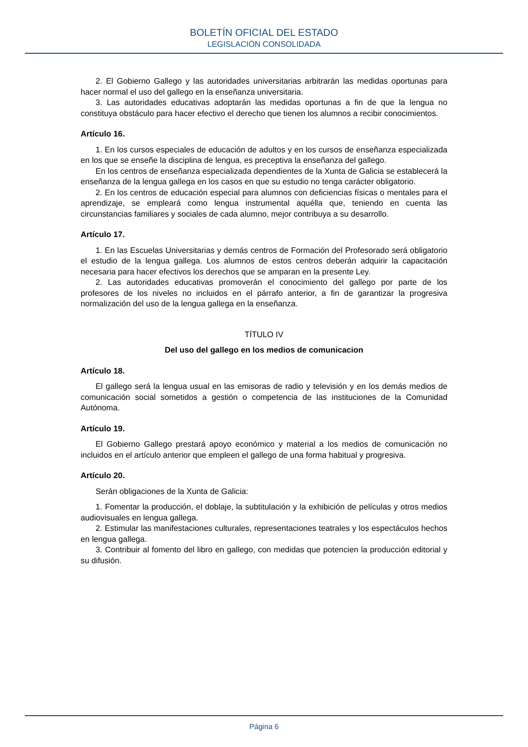BOLETÍN OFICIAL DEL ESTADO
LEGISLACIÓN CONSOLIDADA
2. El Gobierno Gallego y las autoridades universitarias arbitrarán las medidas oportunas para hacer normal el uso del gallego en la enseñanza universitaria.
3. Las autoridades educativas adoptarán las medidas oportunas a fin de que la lengua no constituya obstáculo para hacer efectivo el derecho que tienen los alumnos a recibir conocimientos.
Artículo 16.
1. En los cursos especiales de educación de adultos y en los cursos de enseñanza especializada en los que se enseñe la disciplina de lengua, es preceptiva la enseñanza del gallego.
En los centros de enseñanza especializada dependientes de la Xunta de Galicia se establecerá la enseñanza de la lengua gallega en los casos en que su estudio no tenga carácter obligatorio.
2. En los centros de educación especial para alumnos con deficiencias físicas o mentales para el aprendizaje, se empleará como lengua instrumental aquélla que, teniendo en cuenta las circunstancias familiares y sociales de cada alumno, mejor contribuya a su desarrollo.
Artículo 17.
1. En las Escuelas Universitarias y demás centros de Formación del Profesorado será obligatorio el estudio de la lengua gallega. Los alumnos de estos centros deberán adquirir la capacitación necesaria para hacer efectivos los derechos que se amparan en la presente Ley.
2. Las autoridades educativas promoverán el conocimiento del gallego por parte de los profesores de los niveles no incluidos en el párrafo anterior, a fin de garantizar la progresiva normalización del uso de la lengua gallega en la enseñanza.
TÍTULO IV
Del uso del gallego en los medios de comunicacion
Artículo 18.
El gallego será la lengua usual en las emisoras de radio y televisión y en los demás medios de comunicación social sometidos a gestión o competencia de las instituciones de la Comunidad Autónoma.
Artículo 19.
El Gobierno Gallego prestará apoyo económico y material a los medios de comunicación no incluidos en el artículo anterior que empleen el gallego de una forma habitual y progresiva.
Artículo 20.
Serán obligaciones de la Xunta de Galicia:
1. Fomentar la producción, el doblaje, la subtitulación y la exhibición de películas y otros medios audiovisuales en lengua gallega.
2. Estimular las manifestaciones culturales, representaciones teatrales y los espectáculos hechos en lengua gallega.
3. Contribuir al fomento del libro en gallego, con medidas que potencien la producción editorial y su difusión.
Página 6